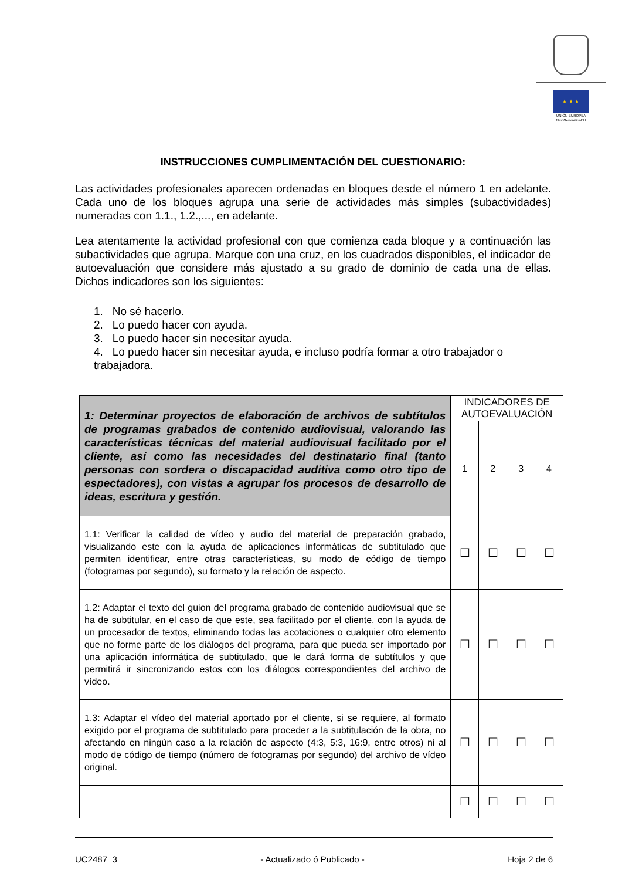★ ★ ★
UNIÓN EUROPEA
NextGenerationEU
INSTRUCCIONES CUMPLIMENTACIÓN DEL CUESTIONARIO:
Las actividades profesionales aparecen ordenadas en bloques desde el número 1 en adelante. Cada uno de los bloques agrupa una serie de actividades más simples (subactividades) numeradas con 1.1., 1.2.,..., en adelante.
Lea atentamente la actividad profesional con que comienza cada bloque y a continuación las subactividades que agrupa. Marque con una cruz, en los cuadrados disponibles, el indicador de autoevaluación que considere más ajustado a su grado de dominio de cada una de ellas. Dichos indicadores son los siguientes:
1. No sé hacerlo.
2. Lo puedo hacer con ayuda.
3. Lo puedo hacer sin necesitar ayuda.
4. Lo puedo hacer sin necesitar ayuda, e incluso podría formar a otro trabajador o trabajadora.
| 1: Determinar proyectos de elaboración de archivos de subtítulos de programas grabados de contenido audiovisual, valorando las características técnicas del material audiovisual facilitado por el cliente, así como las necesidades del destinatario final (tanto personas con sordera o discapacidad auditiva como otro tipo de espectadores), con vistas a agrupar los procesos de desarrollo de ideas, escritura y gestión. | INDICADORES DE AUTOEVALUACIÓN | | | |
| --- | --- | --- | --- | --- |
| | 1 | 2 | 3 | 4 |
| 1.1: Verificar la calidad de vídeo y audio del material de preparación grabado, visualizando este con la ayuda de aplicaciones informáticas de subtitulado que permiten identificar, entre otras características, su modo de código de tiempo (fotogramas por segundo), su formato y la relación de aspecto. | ☐ | ☐ | ☐ | ☐ |
| 1.2: Adaptar el texto del guion del programa grabado de contenido audiovisual que se ha de subtitular, en el caso de que este, sea facilitado por el cliente, con la ayuda de un procesador de textos, eliminando todas las acotaciones o cualquier otro elemento que no forme parte de los diálogos del programa, para que pueda ser importado por una aplicación informática de subtitulado, que le dará forma de subtítulos y que permitirá ir sincronizando estos con los diálogos correspondientes del archivo de vídeo. | ☐ | ☐ | ☐ | ☐ |
| 1.3: Adaptar el vídeo del material aportado por el cliente, si se requiere, al formato exigido por el programa de subtitulado para proceder a la subtitulación de la obra, no afectando en ningún caso a la relación de aspecto (4:3, 5:3, 16:9, entre otros) ni al modo de código de tiempo (número de fotogramas por segundo) del archivo de vídeo original. | ☐ | ☐ | ☐ | ☐ |
| | ☐ | ☐ | ☐ | ☐ |
UC2487_3 - Actualizado ó Publicado - Hoja 2 de 6